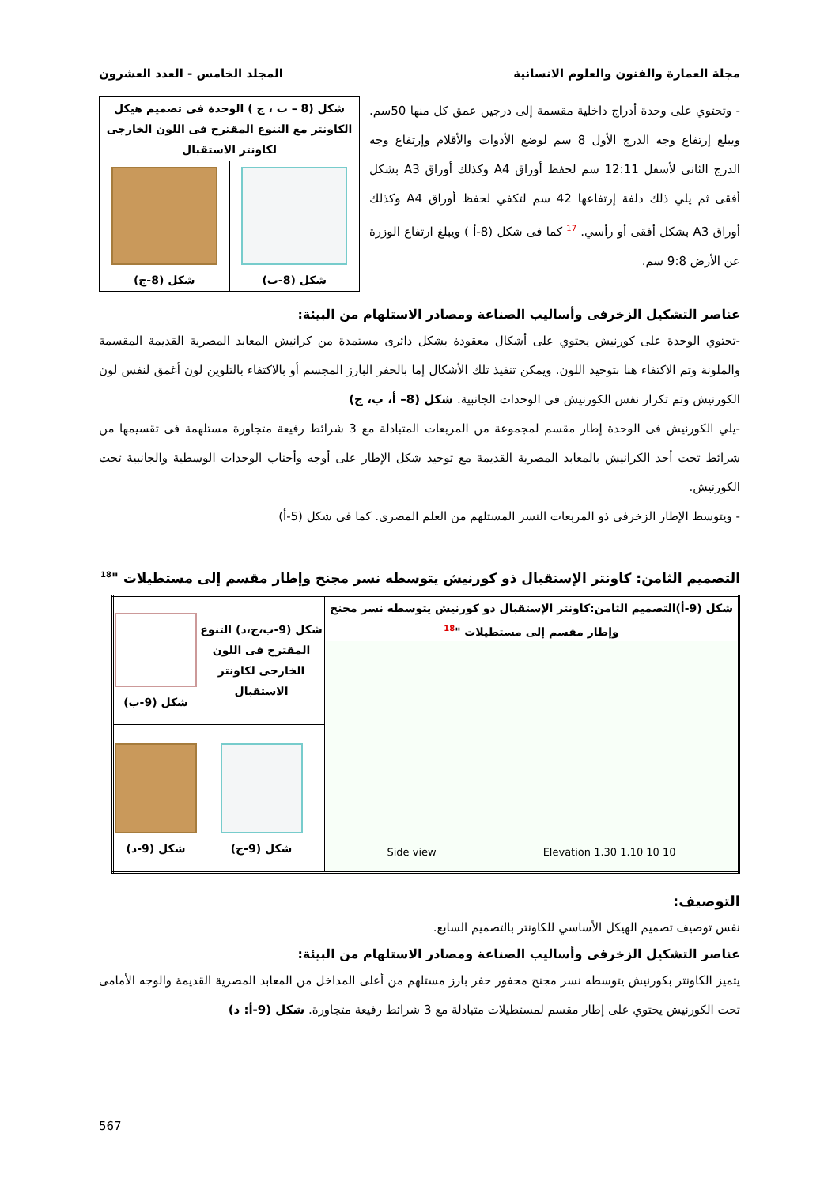مجلة العمارة والفنون والعلوم الانسانية المجلد الخامس - العدد العشرون
- وتحتوي على وحدة أدراج داخلية مقسمة إلى درجين عمق كل منها 50سم. ويبلغ إرتفاع وجه الدرج الأول 8 سم لوضع الأدوات والأقلام وإرتفاع وجه الدرج الثانى لأسفل 12:11 سم لحفظ أوراق A4 وكذلك أوراق A3 بشكل أفقى ثم يلي ذلك دلفة إرتفاعها 42 سم لتكفي لحفظ أوراق A4 وكذلك أوراق A3 بشكل أفقى أو رأسي. <sup>17</sup> كما فى شكل (8-أ ) ويبلغ ارتفاع الوزرة عن الأرض 9:8 سم.
| شكل (8 – ب ، ج ) الوحدة فى تصميم هيكل الكاونتر مع التنوع المقترح فى اللون الخارجى لكاونتر الاستقبال | |
| شكل (8-ب) | شكل (8-ج) |
عناصر التشكيل الزخرفى وأساليب الصناعة ومصادر الاستلهام من البيئة:
-تحتوي الوحدة على كورنيش يحتوي على أشكال معقودة بشكل دائرى مستمدة من كرانيش المعابد المصرية القديمة المقسمة والملونة وتم الاكتفاء هنا بتوحيد اللون. ويمكن تنفيذ تلك الأشكال إما بالحفر البارز المجسم أو بالاكتفاء بالتلوين لون أغمق لنفس لون الكورنيش وتم تكرار نفس الكورنيش فى الوحدات الجانبية. شكل (8– أ، ب، ج)
-يلي الكورنيش فى الوحدة إطار مقسم لمجموعة من المربعات المتبادلة مع 3 شرائط رفيعة متجاورة مستلهمة فى تقسيمها من شرائط تحت أحد الكرانيش بالمعابد المصرية القديمة مع توحيد شكل الإطار على أوجه وأجناب الوحدات الوسطية والجانبية تحت الكورنيش.
- ويتوسط الإطار الزخرفى ذو المربعات النسر المستلهم من العلم المصرى. كما فى شكل (5-أ)
التصميم الثامن: كاونتر الإستقبال ذو كورنيش يتوسطه نسر مجنح وإطار مقسم إلى مستطيلات "<sup>18</sup>
| شكل (9-أ)التصميم الثامن:كاونتر الإستقبال ذو كورنيش يتوسطه نسر مجنح وإطار مقسم إلى مستطيلات "<sup>18</sup> Elevation 1.30 1.10 10 10 Side view | شكل (9-ب،ج،د) التنوع المقترح فى اللون الخارجى لكاونتر الاستقبال | شكل (9-ب) |
| | شكل (9-ج) | شكل (9-د) |
التوصيف:
نفس توصيف تصميم الهيكل الأساسي للكاونتر بالتصميم السابع.
عناصر التشكيل الزخرفى وأساليب الصناعة ومصادر الاستلهام من البيئة:
يتميز الكاونتر بكورنيش يتوسطه نسر مجنح محفور حفر بارز مستلهم من أعلى المداخل من المعابد المصرية القديمة والوجه الأمامى تحت الكورنيش يحتوي على إطار مقسم لمستطيلات متبادلة مع 3 شرائط رفيعة متجاورة. شكل (9-أ: د)
567